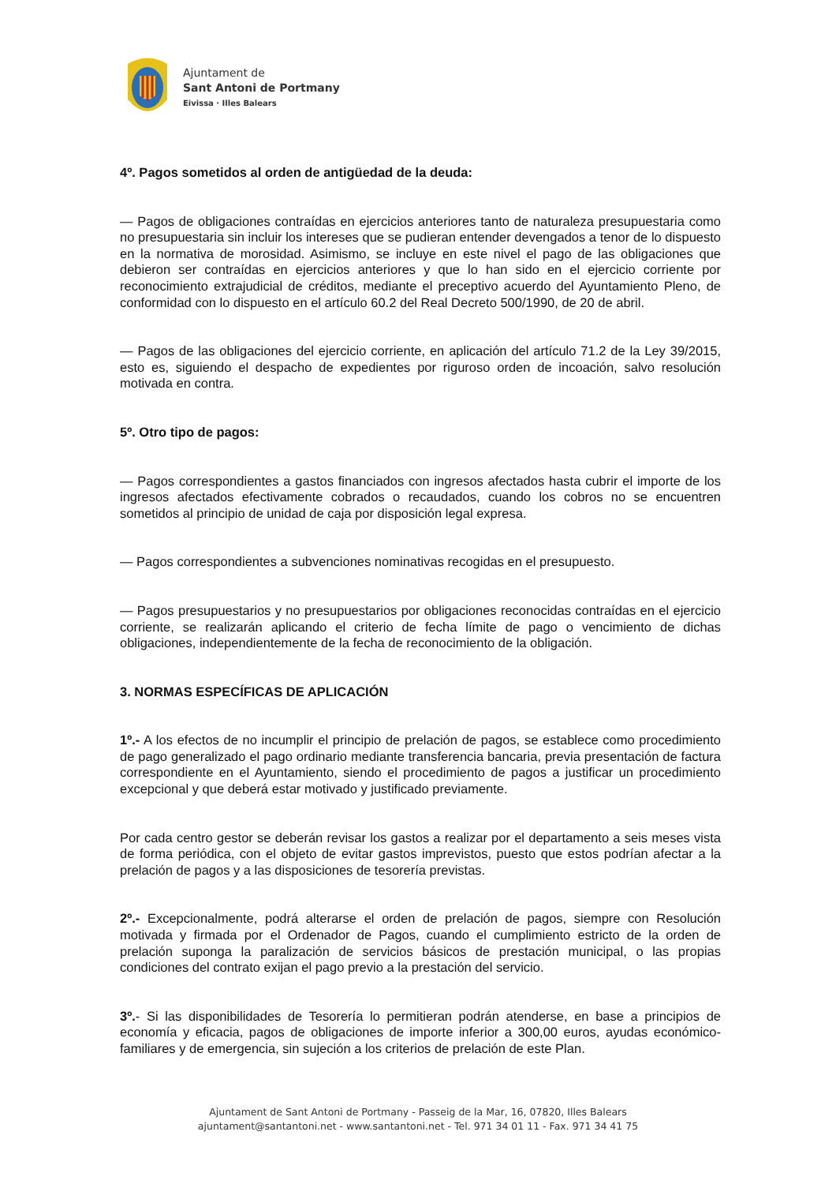Ajuntament de
Sant Antoni de Portmany
Eivissa · Illes Balears
4º. Pagos sometidos al orden de antigüedad de la deuda:
— Pagos de obligaciones contraídas en ejercicios anteriores tanto de naturaleza presupuestaria como no presupuestaria sin incluir los intereses que se pudieran entender devengados a tenor de lo dispuesto en la normativa de morosidad. Asimismo, se incluye en este nivel el pago de las obligaciones que debieron ser contraídas en ejercicios anteriores y que lo han sido en el ejercicio corriente por reconocimiento extrajudicial de créditos, mediante el preceptivo acuerdo del Ayuntamiento Pleno, de conformidad con lo dispuesto en el artículo 60.2 del Real Decreto 500/1990, de 20 de abril.
— Pagos de las obligaciones del ejercicio corriente, en aplicación del artículo 71.2 de la Ley 39/2015, esto es, siguiendo el despacho de expedientes por riguroso orden de incoación, salvo resolución motivada en contra.
5º. Otro tipo de pagos:
— Pagos correspondientes a gastos financiados con ingresos afectados hasta cubrir el importe de los ingresos afectados efectivamente cobrados o recaudados, cuando los cobros no se encuentren sometidos al principio de unidad de caja por disposición legal expresa.
— Pagos correspondientes a subvenciones nominativas recogidas en el presupuesto.
— Pagos presupuestarios y no presupuestarios por obligaciones reconocidas contraídas en el ejercicio corriente, se realizarán aplicando el criterio de fecha límite de pago o vencimiento de dichas obligaciones, independientemente de la fecha de reconocimiento de la obligación.
3. NORMAS ESPECÍFICAS DE APLICACIÓN
1º.- A los efectos de no incumplir el principio de prelación de pagos, se establece como procedimiento de pago generalizado el pago ordinario mediante transferencia bancaria, previa presentación de factura correspondiente en el Ayuntamiento, siendo el procedimiento de pagos a justificar un procedimiento excepcional y que deberá estar motivado y justificado previamente.
Por cada centro gestor se deberán revisar los gastos a realizar por el departamento a seis meses vista de forma periódica, con el objeto de evitar gastos imprevistos, puesto que estos podrían afectar a la prelación de pagos y a las disposiciones de tesorería previstas.
2º.- Excepcionalmente, podrá alterarse el orden de prelación de pagos, siempre con Resolución motivada y firmada por el Ordenador de Pagos, cuando el cumplimiento estricto de la orden de prelación suponga la paralización de servicios básicos de prestación municipal, o las propias condiciones del contrato exijan el pago previo a la prestación del servicio.
3º.- Si las disponibilidades de Tesorería lo permitieran podrán atenderse, en base a principios de economía y eficacia, pagos de obligaciones de importe inferior a 300,00 euros, ayudas económico-familiares y de emergencia, sin sujeción a los criterios de prelación de este Plan.
Ajuntament de Sant Antoni de Portmany - Passeig de la Mar, 16, 07820, Illes Balears
ajuntament@santantoni.net - www.santantoni.net - Tel. 971 34 01 11 - Fax. 971 34 41 75